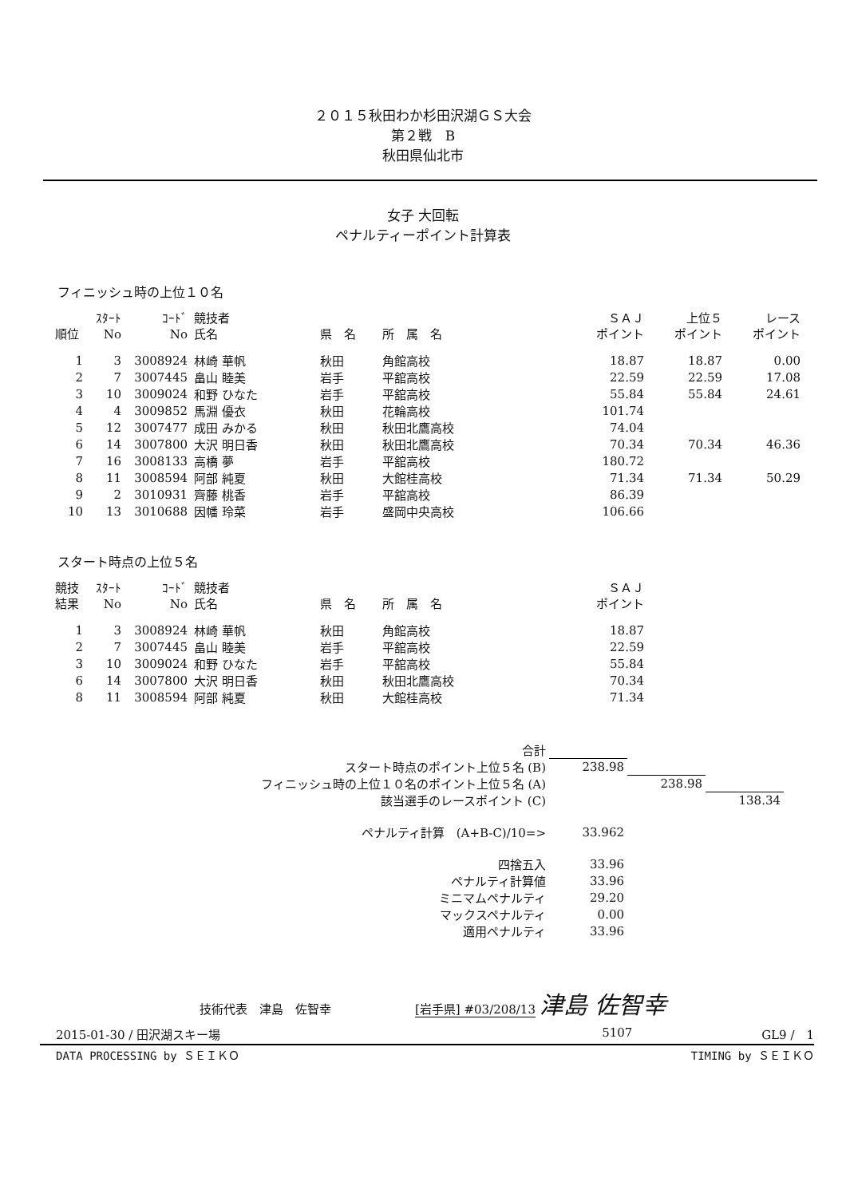２０１５秋田わか杉田沢湖ＧＳ大会
第２戦　B
秋田県仙北市
女子 大回転
ペナルティーポイント計算表
フィニッシュ時の上位１０名
| 順位 | ｽﾀｰﾄ No | ｺｰﾄﾞ No | 競技者 氏名 | 県 名 | 所 属 名 | ＳＡＪ ポイント | 上位５ ポイント | レース ポイント |
| --- | --- | --- | --- | --- | --- | --- | --- | --- |
| 1 | 3 | 3008924 | 林崎 華帆 | 秋田 | 角館高校 | 18.87 | 18.87 | 0.00 |
| 2 | 7 | 3007445 | 畠山 睦美 | 岩手 | 平舘高校 | 22.59 | 22.59 | 17.08 |
| 3 | 10 | 3009024 | 和野 ひなた | 岩手 | 平舘高校 | 55.84 | 55.84 | 24.61 |
| 4 | 4 | 3009852 | 馬淵 優衣 | 秋田 | 花輪高校 | 101.74 | | |
| 5 | 12 | 3007477 | 成田 みかる | 秋田 | 秋田北鷹高校 | 74.04 | | |
| 6 | 14 | 3007800 | 大沢 明日香 | 秋田 | 秋田北鷹高校 | 70.34 | 70.34 | 46.36 |
| 7 | 16 | 3008133 | 高橋 夢 | 岩手 | 平舘高校 | 180.72 | | |
| 8 | 11 | 3008594 | 阿部 純夏 | 秋田 | 大館桂高校 | 71.34 | 71.34 | 50.29 |
| 9 | 2 | 3010931 | 齊藤 桃香 | 岩手 | 平舘高校 | 86.39 | | |
| 10 | 13 | 3010688 | 因幡 玲菜 | 岩手 | 盛岡中央高校 | 106.66 | | |
スタート時点の上位５名
| 競技 結果 | ｽﾀｰﾄ No | ｺｰﾄﾞ No | 競技者 氏名 | 県 名 | 所 属 名 | ＳＡＪ ポイント |
| --- | --- | --- | --- | --- | --- | --- |
| 1 | 3 | 3008924 | 林崎 華帆 | 秋田 | 角館高校 | 18.87 |
| 2 | 7 | 3007445 | 畠山 睦美 | 岩手 | 平舘高校 | 22.59 |
| 3 | 10 | 3009024 | 和野 ひなた | 岩手 | 平舘高校 | 55.84 |
| 6 | 14 | 3007800 | 大沢 明日香 | 秋田 | 秋田北鷹高校 | 70.34 |
| 8 | 11 | 3008594 | 阿部 純夏 | 秋田 | 大館桂高校 | 71.34 |
| 合計 | | | |
| スタート時点のポイント上位５名 (B) | 238.98 | | |
| フィニッシュ時の上位１０名のポイント上位５名 (A) | | 238.98 | |
| 該当選手のレースポイント (C) | | | 138.34 |
| ペナルティ計算 (A+B-C)/10=> | 33.962 | | |
| 四捨五入 | 33.96 | | |
| ペナルティ計算値 | 33.96 | | |
| ミニマムペナルティ | 29.20 | | |
| マックスペナルティ | 0.00 | | |
| 適用ペナルティ | 33.96 | | |
技術代表　津島　佐智幸　　　[岩手県] #03/208/13 津島 佐智幸
2015-01-30 / 田沢湖スキー場 5107 GL9 /　1
DATA PROCESSING by ＳＥＩＫＯ TIMING by ＳＥＩＫＯ